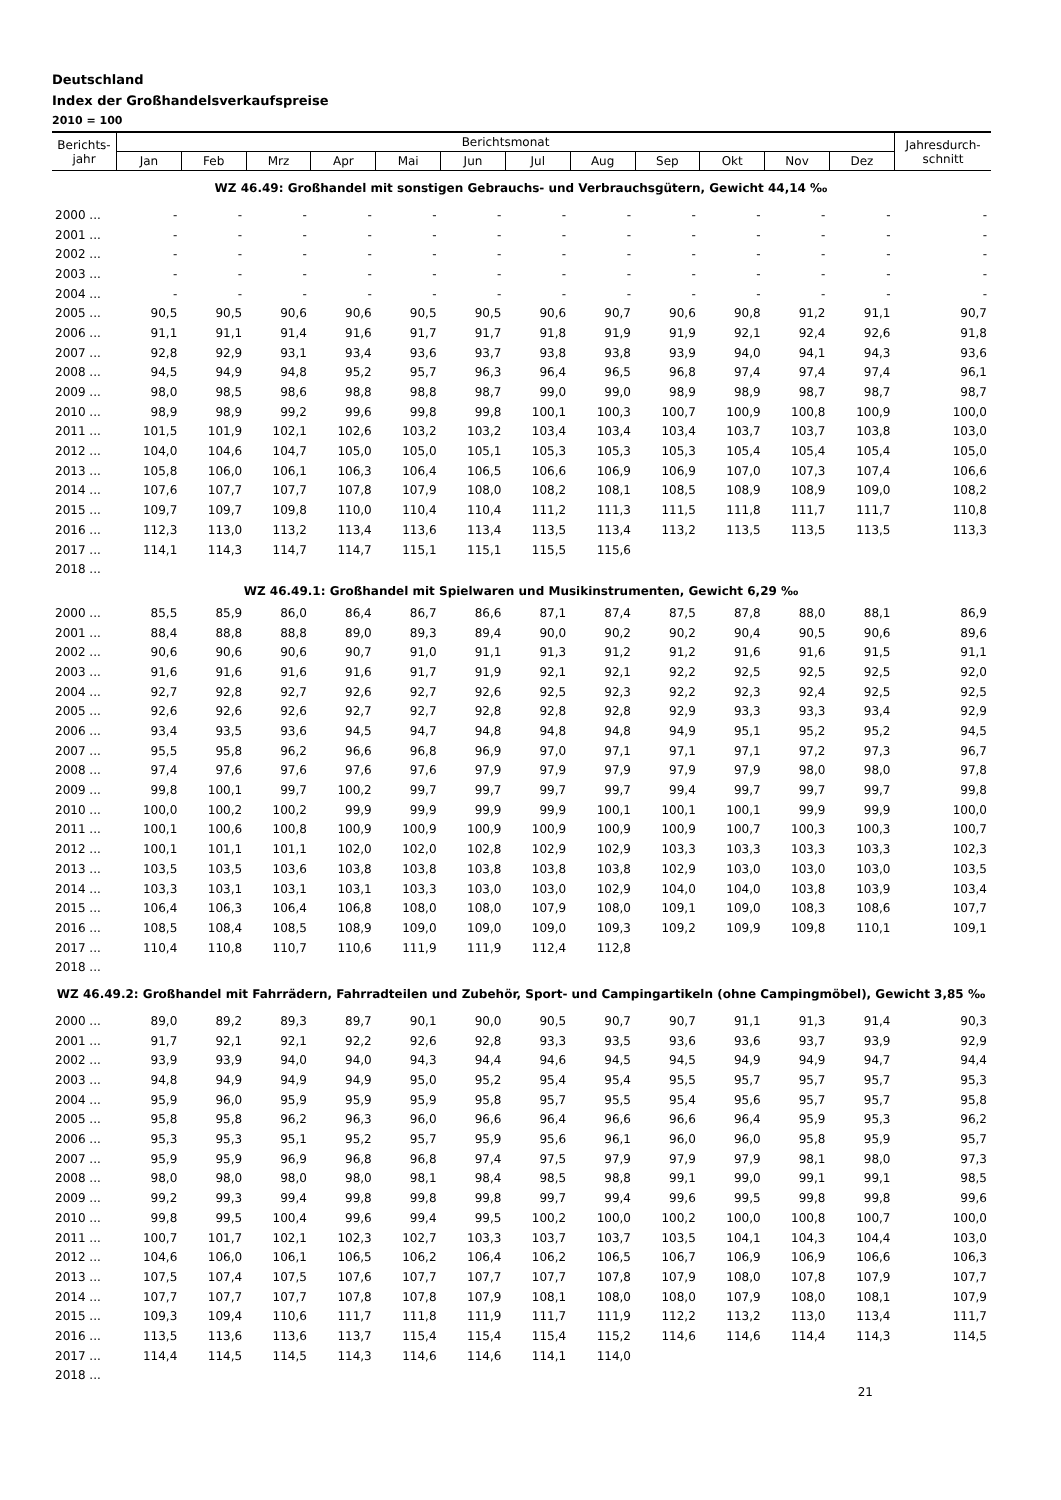Deutschland
Index der Großhandelsverkaufspreise
2010 = 100
| Berichts- jahr | Berichtsmonat | | | | | | | | | | | | Jahresdurch- schnitt |
| --- | --- | --- | --- | --- | --- | --- | --- | --- | --- | --- | --- | --- | --- |
| | Jan | Feb | Mrz | Apr | Mai | Jun | Jul | Aug | Sep | Okt | Nov | Dez | |
| WZ 46.49: Großhandel mit sonstigen Gebrauchs- und Verbrauchsgütern, Gewicht 44,14 ‰ | | | | | | | | | | | | | |
| 2000 ... | - | - | - | - | - | - | - | - | - | - | - | - | - |
| 2001 ... | - | - | - | - | - | - | - | - | - | - | - | - | - |
| 2002 ... | - | - | - | - | - | - | - | - | - | - | - | - | - |
| 2003 ... | - | - | - | - | - | - | - | - | - | - | - | - | - |
| 2004 ... | - | - | - | - | - | - | - | - | - | - | - | - | - |
| 2005 ... | 90,5 | 90,5 | 90,6 | 90,6 | 90,5 | 90,5 | 90,6 | 90,7 | 90,6 | 90,8 | 91,2 | 91,1 | 90,7 |
| 2006 ... | 91,1 | 91,1 | 91,4 | 91,6 | 91,7 | 91,7 | 91,8 | 91,9 | 91,9 | 92,1 | 92,4 | 92,6 | 91,8 |
| 2007 ... | 92,8 | 92,9 | 93,1 | 93,4 | 93,6 | 93,7 | 93,8 | 93,8 | 93,9 | 94,0 | 94,1 | 94,3 | 93,6 |
| 2008 ... | 94,5 | 94,9 | 94,8 | 95,2 | 95,7 | 96,3 | 96,4 | 96,5 | 96,8 | 97,4 | 97,4 | 97,4 | 96,1 |
| 2009 ... | 98,0 | 98,5 | 98,6 | 98,8 | 98,8 | 98,7 | 99,0 | 99,0 | 98,9 | 98,9 | 98,7 | 98,7 | 98,7 |
| 2010 ... | 98,9 | 98,9 | 99,2 | 99,6 | 99,8 | 99,8 | 100,1 | 100,3 | 100,7 | 100,9 | 100,8 | 100,9 | 100,0 |
| 2011 ... | 101,5 | 101,9 | 102,1 | 102,6 | 103,2 | 103,2 | 103,4 | 103,4 | 103,4 | 103,7 | 103,7 | 103,8 | 103,0 |
| 2012 ... | 104,0 | 104,6 | 104,7 | 105,0 | 105,0 | 105,1 | 105,3 | 105,3 | 105,3 | 105,4 | 105,4 | 105,4 | 105,0 |
| 2013 ... | 105,8 | 106,0 | 106,1 | 106,3 | 106,4 | 106,5 | 106,6 | 106,9 | 106,9 | 107,0 | 107,3 | 107,4 | 106,6 |
| 2014 ... | 107,6 | 107,7 | 107,7 | 107,8 | 107,9 | 108,0 | 108,2 | 108,1 | 108,5 | 108,9 | 108,9 | 109,0 | 108,2 |
| 2015 ... | 109,7 | 109,7 | 109,8 | 110,0 | 110,4 | 110,4 | 111,2 | 111,3 | 111,5 | 111,8 | 111,7 | 111,7 | 110,8 |
| 2016 ... | 112,3 | 113,0 | 113,2 | 113,4 | 113,6 | 113,4 | 113,5 | 113,4 | 113,2 | 113,5 | 113,5 | 113,5 | 113,3 |
| 2017 ... | 114,1 | 114,3 | 114,7 | 114,7 | 115,1 | 115,1 | 115,5 | 115,6 | | | | | |
| 2018 ... | | | | | | | | | | | | | |
| WZ 46.49.1: Großhandel mit Spielwaren und Musikinstrumenten, Gewicht 6,29 ‰ | | | | | | | | | | | | | |
| 2000 ... | 85,5 | 85,9 | 86,0 | 86,4 | 86,7 | 86,6 | 87,1 | 87,4 | 87,5 | 87,8 | 88,0 | 88,1 | 86,9 |
| 2001 ... | 88,4 | 88,8 | 88,8 | 89,0 | 89,3 | 89,4 | 90,0 | 90,2 | 90,2 | 90,4 | 90,5 | 90,6 | 89,6 |
| 2002 ... | 90,6 | 90,6 | 90,6 | 90,7 | 91,0 | 91,1 | 91,3 | 91,2 | 91,2 | 91,6 | 91,6 | 91,5 | 91,1 |
| 2003 ... | 91,6 | 91,6 | 91,6 | 91,6 | 91,7 | 91,9 | 92,1 | 92,1 | 92,2 | 92,5 | 92,5 | 92,5 | 92,0 |
| 2004 ... | 92,7 | 92,8 | 92,7 | 92,6 | 92,7 | 92,6 | 92,5 | 92,3 | 92,2 | 92,3 | 92,4 | 92,5 | 92,5 |
| 2005 ... | 92,6 | 92,6 | 92,6 | 92,7 | 92,7 | 92,8 | 92,8 | 92,8 | 92,9 | 93,3 | 93,3 | 93,4 | 92,9 |
| 2006 ... | 93,4 | 93,5 | 93,6 | 94,5 | 94,7 | 94,8 | 94,8 | 94,8 | 94,9 | 95,1 | 95,2 | 95,2 | 94,5 |
| 2007 ... | 95,5 | 95,8 | 96,2 | 96,6 | 96,8 | 96,9 | 97,0 | 97,1 | 97,1 | 97,1 | 97,2 | 97,3 | 96,7 |
| 2008 ... | 97,4 | 97,6 | 97,6 | 97,6 | 97,6 | 97,9 | 97,9 | 97,9 | 97,9 | 97,9 | 98,0 | 98,0 | 97,8 |
| 2009 ... | 99,8 | 100,1 | 99,7 | 100,2 | 99,7 | 99,7 | 99,7 | 99,7 | 99,4 | 99,7 | 99,7 | 99,7 | 99,8 |
| 2010 ... | 100,0 | 100,2 | 100,2 | 99,9 | 99,9 | 99,9 | 99,9 | 100,1 | 100,1 | 100,1 | 99,9 | 99,9 | 100,0 |
| 2011 ... | 100,1 | 100,6 | 100,8 | 100,9 | 100,9 | 100,9 | 100,9 | 100,9 | 100,9 | 100,7 | 100,3 | 100,3 | 100,7 |
| 2012 ... | 100,1 | 101,1 | 101,1 | 102,0 | 102,0 | 102,8 | 102,9 | 102,9 | 103,3 | 103,3 | 103,3 | 103,3 | 102,3 |
| 2013 ... | 103,5 | 103,5 | 103,6 | 103,8 | 103,8 | 103,8 | 103,8 | 103,8 | 102,9 | 103,0 | 103,0 | 103,0 | 103,5 |
| 2014 ... | 103,3 | 103,1 | 103,1 | 103,1 | 103,3 | 103,0 | 103,0 | 102,9 | 104,0 | 104,0 | 103,8 | 103,9 | 103,4 |
| 2015 ... | 106,4 | 106,3 | 106,4 | 106,8 | 108,0 | 108,0 | 107,9 | 108,0 | 109,1 | 109,0 | 108,3 | 108,6 | 107,7 |
| 2016 ... | 108,5 | 108,4 | 108,5 | 108,9 | 109,0 | 109,0 | 109,0 | 109,3 | 109,2 | 109,9 | 109,8 | 110,1 | 109,1 |
| 2017 ... | 110,4 | 110,8 | 110,7 | 110,6 | 111,9 | 111,9 | 112,4 | 112,8 | | | | | |
| 2018 ... | | | | | | | | | | | | | |
| WZ 46.49.2: Großhandel mit Fahrrädern, Fahrradteilen und Zubehör, Sport- und Campingartikeln (ohne Campingmöbel), Gewicht 3,85 ‰ | | | | | | | | | | | | | |
| 2000 ... | 89,0 | 89,2 | 89,3 | 89,7 | 90,1 | 90,0 | 90,5 | 90,7 | 90,7 | 91,1 | 91,3 | 91,4 | 90,3 |
| 2001 ... | 91,7 | 92,1 | 92,1 | 92,2 | 92,6 | 92,8 | 93,3 | 93,5 | 93,6 | 93,6 | 93,7 | 93,9 | 92,9 |
| 2002 ... | 93,9 | 93,9 | 94,0 | 94,0 | 94,3 | 94,4 | 94,6 | 94,5 | 94,5 | 94,9 | 94,9 | 94,7 | 94,4 |
| 2003 ... | 94,8 | 94,9 | 94,9 | 94,9 | 95,0 | 95,2 | 95,4 | 95,4 | 95,5 | 95,7 | 95,7 | 95,7 | 95,3 |
| 2004 ... | 95,9 | 96,0 | 95,9 | 95,9 | 95,9 | 95,8 | 95,7 | 95,5 | 95,4 | 95,6 | 95,7 | 95,7 | 95,8 |
| 2005 ... | 95,8 | 95,8 | 96,2 | 96,3 | 96,0 | 96,6 | 96,4 | 96,6 | 96,6 | 96,4 | 95,9 | 95,3 | 96,2 |
| 2006 ... | 95,3 | 95,3 | 95,1 | 95,2 | 95,7 | 95,9 | 95,6 | 96,1 | 96,0 | 96,0 | 95,8 | 95,9 | 95,7 |
| 2007 ... | 95,9 | 95,9 | 96,9 | 96,8 | 96,8 | 97,4 | 97,5 | 97,9 | 97,9 | 97,9 | 98,1 | 98,0 | 97,3 |
| 2008 ... | 98,0 | 98,0 | 98,0 | 98,0 | 98,1 | 98,4 | 98,5 | 98,8 | 99,1 | 99,0 | 99,1 | 99,1 | 98,5 |
| 2009 ... | 99,2 | 99,3 | 99,4 | 99,8 | 99,8 | 99,8 | 99,7 | 99,4 | 99,6 | 99,5 | 99,8 | 99,8 | 99,6 |
| 2010 ... | 99,8 | 99,5 | 100,4 | 99,6 | 99,4 | 99,5 | 100,2 | 100,0 | 100,2 | 100,0 | 100,8 | 100,7 | 100,0 |
| 2011 ... | 100,7 | 101,7 | 102,1 | 102,3 | 102,7 | 103,3 | 103,7 | 103,7 | 103,5 | 104,1 | 104,3 | 104,4 | 103,0 |
| 2012 ... | 104,6 | 106,0 | 106,1 | 106,5 | 106,2 | 106,4 | 106,2 | 106,5 | 106,7 | 106,9 | 106,9 | 106,6 | 106,3 |
| 2013 ... | 107,5 | 107,4 | 107,5 | 107,6 | 107,7 | 107,7 | 107,7 | 107,8 | 107,9 | 108,0 | 107,8 | 107,9 | 107,7 |
| 2014 ... | 107,7 | 107,7 | 107,7 | 107,8 | 107,8 | 107,9 | 108,1 | 108,0 | 108,0 | 107,9 | 108,0 | 108,1 | 107,9 |
| 2015 ... | 109,3 | 109,4 | 110,6 | 111,7 | 111,8 | 111,9 | 111,7 | 111,9 | 112,2 | 113,2 | 113,0 | 113,4 | 111,7 |
| 2016 ... | 113,5 | 113,6 | 113,6 | 113,7 | 115,4 | 115,4 | 115,4 | 115,2 | 114,6 | 114,6 | 114,4 | 114,3 | 114,5 |
| 2017 ... | 114,4 | 114,5 | 114,5 | 114,3 | 114,6 | 114,6 | 114,1 | 114,0 | | | | | |
| 2018 ... | | | | | | | | | | | | | |
21